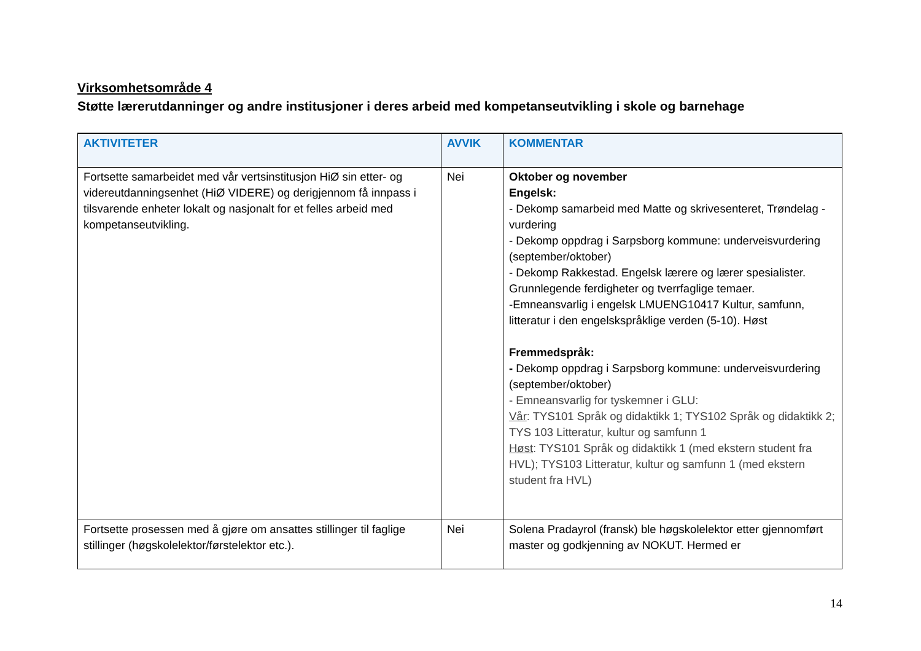Virksomhetsområde 4
Støtte lærerutdanninger og andre institusjoner i deres arbeid med kompetanseutvikling i skole og barnehage
| AKTIVITETER | AVVIK | KOMMENTAR |
| --- | --- | --- |
| Fortsette samarbeidet med vår vertsinstitusjon HiØ sin etter- og videreutdanningsenhet (HiØ VIDERE) og derigjennom få innpass i tilsvarende enheter lokalt og nasjonalt for et felles arbeid med kompetanseutvikling. | Nei | Oktober og november Engelsk: - Dekomp samarbeid med Matte og skrivesenteret, Trøndelag - vurdering - Dekomp oppdrag i Sarpsborg kommune: underveisvurdering (september/oktober) - Dekomp Rakkestad. Engelsk lærere og lærer spesialister. Grunnlegende ferdigheter og tverrfaglige temaer. -Emneansvarlig i engelsk LMUENG10417 Kultur, samfunn, litteratur i den engelskspråklige verden (5-10). Høst Fremmedspråk: - Dekomp oppdrag i Sarpsborg kommune: underveisvurdering (september/oktober) - Emneansvarlig for tyskemner i GLU: Vår : TYS101 Språk og didaktikk 1; TYS102 Språk og didaktikk 2; TYS 103 Litteratur, kultur og samfunn 1 Høst : TYS101 Språk og didaktikk 1 (med ekstern student fra HVL); TYS103 Litteratur, kultur og samfunn 1 (med ekstern student fra HVL) |
| Fortsette prosessen med å gjøre om ansattes stillinger til faglige stillinger (høgskolelektor/førstelektor etc.). | Nei | Solena Pradayrol (fransk) ble høgskolelektor etter gjennomført master og godkjenning av NOKUT. Hermed er |
14